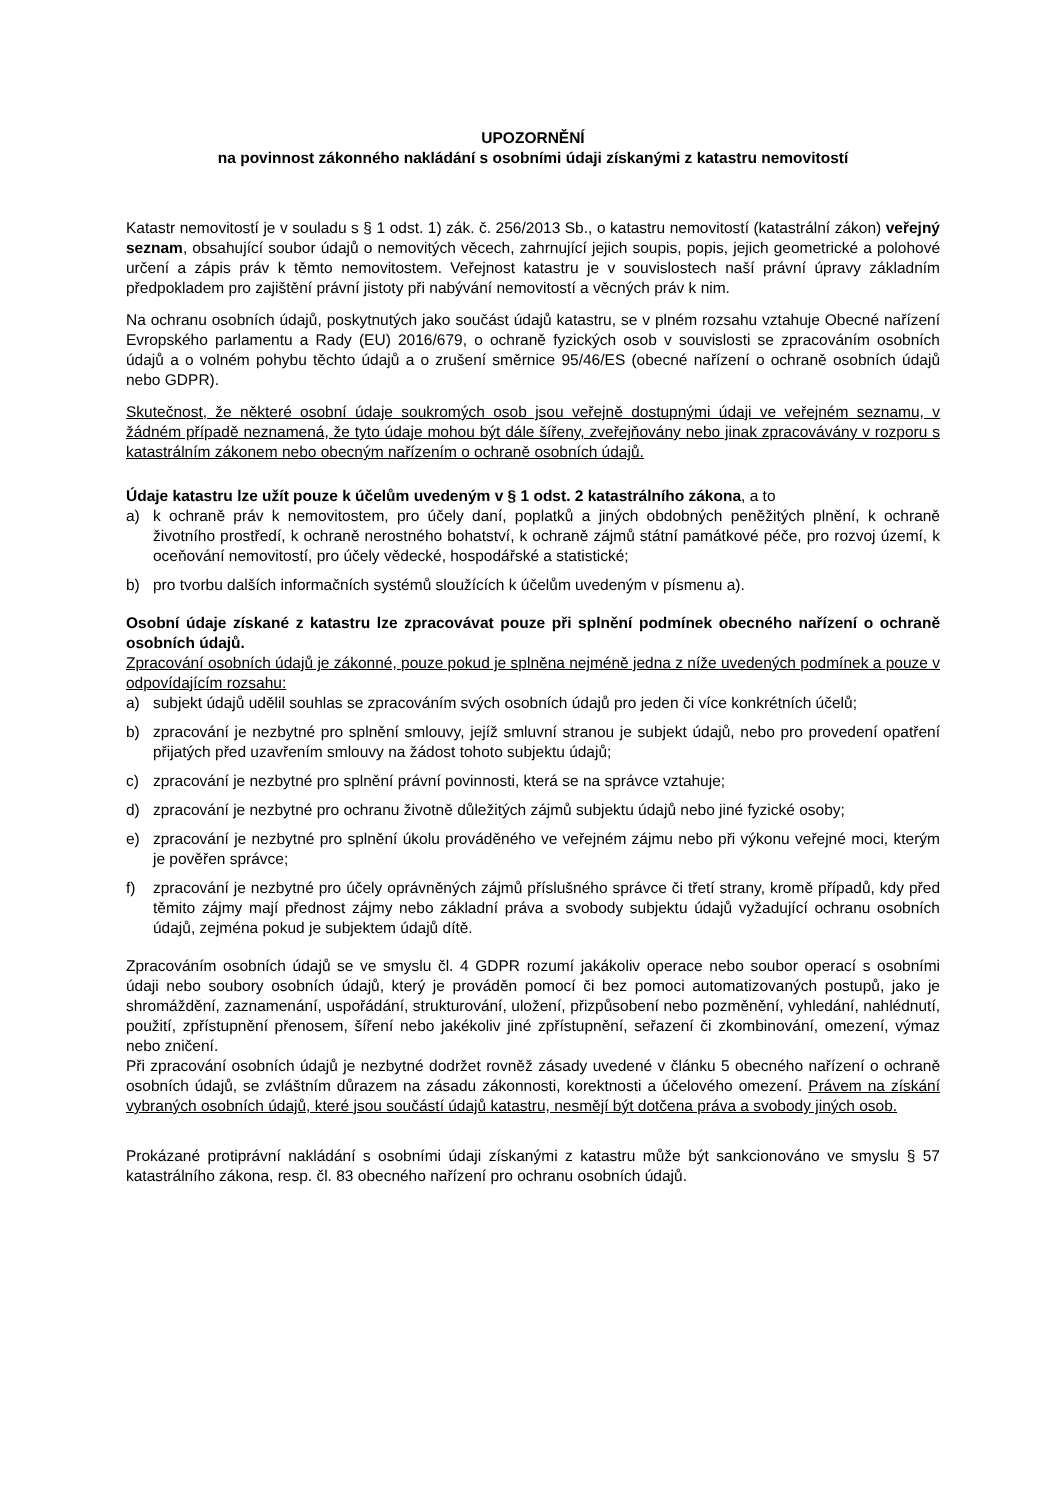UPOZORNĚNÍ
na povinnost zákonného nakládání s osobními údaji získanými z katastru nemovitostí
Katastr nemovitostí je v souladu s § 1 odst. 1) zák. č. 256/2013 Sb., o katastru nemovitostí (katastrální zákon) veřejný seznam, obsahující soubor údajů o nemovitých věcech, zahrnující jejich soupis, popis, jejich geometrické a polohové určení a zápis práv k těmto nemovitostem. Veřejnost katastru je v souvislostech naší právní úpravy základním předpokladem pro zajištění právní jistoty při nabývání nemovitostí a věcných práv k nim.
Na ochranu osobních údajů, poskytnutých jako součást údajů katastru, se v plném rozsahu vztahuje Obecné nařízení Evropského parlamentu a Rady (EU) 2016/679, o ochraně fyzických osob v souvislosti se zpracováním osobních údajů a o volném pohybu těchto údajů a o zrušení směrnice 95/46/ES (obecné nařízení o ochraně osobních údajů nebo GDPR).
Skutečnost, že některé osobní údaje soukromých osob jsou veřejně dostupnými údaji ve veřejném seznamu, v žádném případě neznamená, že tyto údaje mohou být dále šířeny, zveřejňovány nebo jinak zpracovávány v rozporu s katastrálním zákonem nebo obecným nařízením o ochraně osobních údajů.
Údaje katastru lze užít pouze k účelům uvedeným v § 1 odst. 2 katastrálního zákona, a to
a) k ochraně práv k nemovitostem, pro účely daní, poplatků a jiných obdobných peněžitých plnění, k ochraně životního prostředí, k ochraně nerostného bohatství, k ochraně zájmů státní památkové péče, pro rozvoj území, k oceňování nemovitostí, pro účely vědecké, hospodářské a statistické;
b) pro tvorbu dalších informačních systémů sloužících k účelům uvedeným v písmenu a).
Osobní údaje získané z katastru lze zpracovávat pouze při splnění podmínek obecného nařízení o ochraně osobních údajů.
Zpracování osobních údajů je zákonné, pouze pokud je splněna nejméně jedna z níže uvedených podmínek a pouze v odpovídajícím rozsahu:
a) subjekt údajů udělil souhlas se zpracováním svých osobních údajů pro jeden či více konkrétních účelů;
b) zpracování je nezbytné pro splnění smlouvy, jejíž smluvní stranou je subjekt údajů, nebo pro provedení opatření přijatých před uzavřením smlouvy na žádost tohoto subjektu údajů;
c) zpracování je nezbytné pro splnění právní povinnosti, která se na správce vztahuje;
d) zpracování je nezbytné pro ochranu životně důležitých zájmů subjektu údajů nebo jiné fyzické osoby;
e) zpracování je nezbytné pro splnění úkolu prováděného ve veřejném zájmu nebo při výkonu veřejné moci, kterým je pověřen správce;
f) zpracování je nezbytné pro účely oprávněných zájmů příslušného správce či třetí strany, kromě případů, kdy před těmito zájmy mají přednost zájmy nebo základní práva a svobody subjektu údajů vyžadující ochranu osobních údajů, zejména pokud je subjektem údajů dítě.
Zpracováním osobních údajů se ve smyslu čl. 4 GDPR rozumí jakákoliv operace nebo soubor operací s osobními údaji nebo soubory osobních údajů, který je prováděn pomocí či bez pomoci automatizovaných postupů, jako je shromáždění, zaznamenání, uspořádání, strukturování, uložení, přizpůsobení nebo pozměnění, vyhledání, nahlédnutí, použití, zpřístupnění přenosem, šíření nebo jakékoliv jiné zpřístupnění, seřazení či zkombinování, omezení, výmaz nebo zničení.
Při zpracování osobních údajů je nezbytné dodržet rovněž zásady uvedené v článku 5 obecného nařízení o ochraně osobních údajů, se zvláštním důrazem na zásadu zákonnosti, korektnosti a účelového omezení. Právem na získání vybraných osobních údajů, které jsou součástí údajů katastru, nesmějí být dotčena práva a svobody jiných osob.
Prokázané protiprávní nakládání s osobními údaji získanými z katastru může být sankcionováno ve smyslu § 57 katastrálního zákona, resp. čl. 83 obecného nařízení pro ochranu osobních údajů.